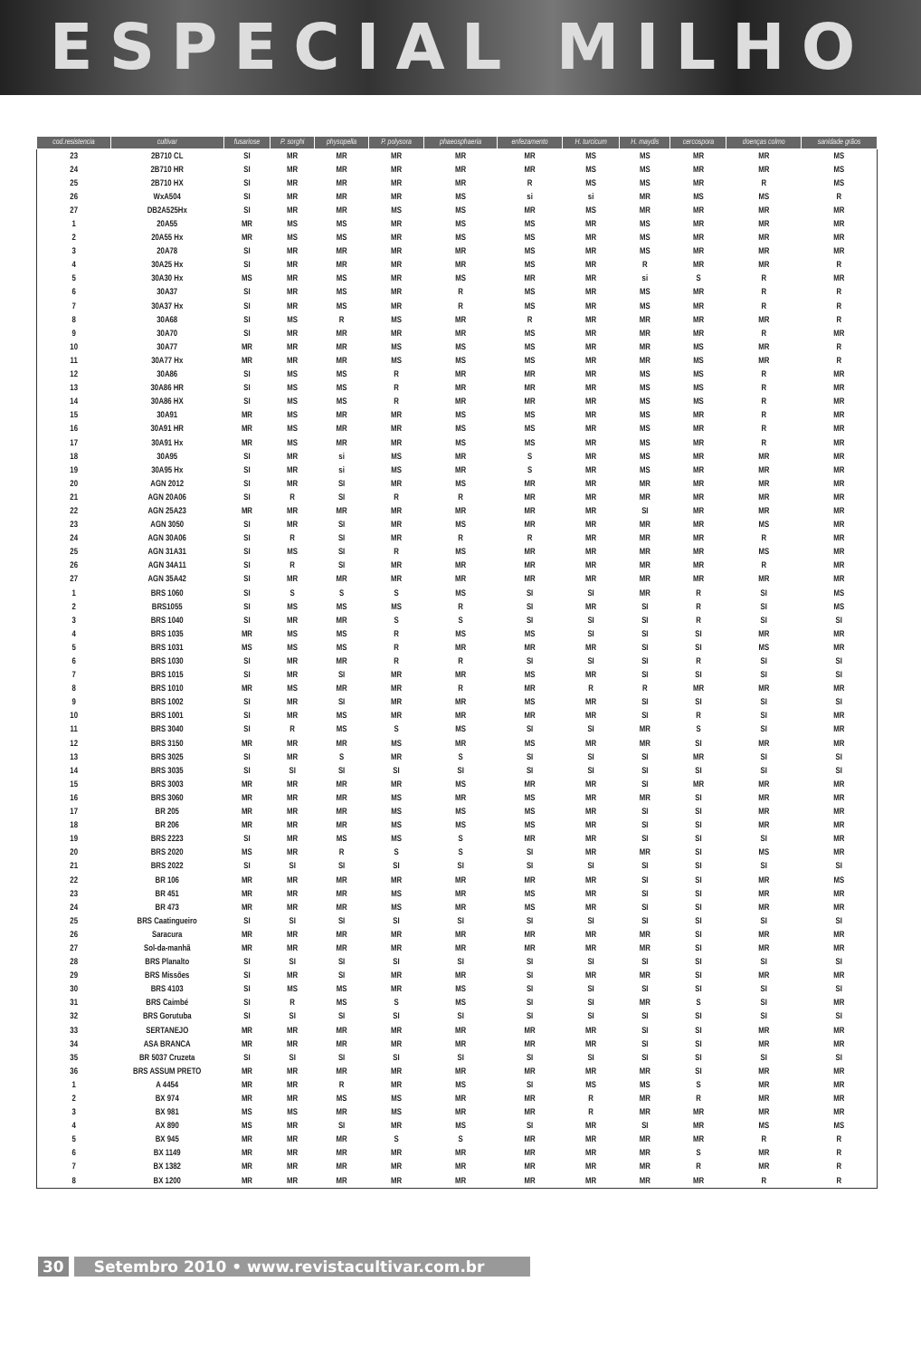ESPECIAL MILHO
| cod.resistencia | cultivar | fusariose | P. sorghi | physopella | P. polysora | phaeosphaeria | enfezamento | H. turcicum | H. maydis | cercospora | doenças colmo | sanidade grãos |
| --- | --- | --- | --- | --- | --- | --- | --- | --- | --- | --- | --- | --- |
| 23 | 2B710 CL | SI | MR | MR | MR | MR | MR | MS | MS | MR | MR | MS |
| 24 | 2B710 HR | SI | MR | MR | MR | MR | MR | MS | MS | MR | MR | MS |
| 25 | 2B710 HX | SI | MR | MR | MR | MR | R | MS | MS | MR | R | MS |
| 26 | WxA504 | SI | MR | MR | MR | MS | si | si | MR | MS | MS | R |
| 27 | DB2A525Hx | SI | MR | MR | MS | MS | MR | MS | MR | MR | MR | MR |
| 1 | 20A55 | MR | MS | MS | MR | MS | MS | MR | MS | MR | MR | MR |
| 2 | 20A55 Hx | MR | MS | MS | MR | MS | MS | MR | MS | MR | MR | MR |
| 3 | 20A78 | SI | MR | MR | MR | MR | MS | MR | MS | MR | MR | MR |
| 4 | 30A25 Hx | SI | MR | MR | MR | MR | MS | MR | R | MR | MR | R |
| 5 | 30A30 Hx | MS | MR | MS | MR | MS | MR | MR | si | S | R | MR |
| 6 | 30A37 | SI | MR | MS | MR | R | MS | MR | MS | MR | R | R |
| 7 | 30A37 Hx | SI | MR | MS | MR | R | MS | MR | MS | MR | R | R |
| 8 | 30A68 | SI | MS | R | MS | MR | R | MR | MR | MR | MR | R |
| 9 | 30A70 | SI | MR | MR | MR | MR | MS | MR | MR | MR | R | MR |
| 10 | 30A77 | MR | MR | MR | MS | MS | MS | MR | MR | MS | MR | R |
| 11 | 30A77 Hx | MR | MR | MR | MS | MS | MS | MR | MR | MS | MR | R |
| 12 | 30A86 | SI | MS | MS | R | MR | MR | MR | MS | MS | R | MR |
| 13 | 30A86 HR | SI | MS | MS | R | MR | MR | MR | MS | MS | R | MR |
| 14 | 30A86 HX | SI | MS | MS | R | MR | MR | MR | MS | MS | R | MR |
| 15 | 30A91 | MR | MS | MR | MR | MS | MS | MR | MS | MR | R | MR |
| 16 | 30A91 HR | MR | MS | MR | MR | MS | MS | MR | MS | MR | R | MR |
| 17 | 30A91 Hx | MR | MS | MR | MR | MS | MS | MR | MS | MR | R | MR |
| 18 | 30A95 | SI | MR | si | MS | MR | S | MR | MS | MR | MR | MR |
| 19 | 30A95 Hx | SI | MR | si | MS | MR | S | MR | MS | MR | MR | MR |
| 20 | AGN 2012 | SI | MR | SI | MR | MS | MR | MR | MR | MR | MR | MR |
| 21 | AGN 20A06 | SI | R | SI | R | R | MR | MR | MR | MR | MR | MR |
| 22 | AGN 25A23 | MR | MR | MR | MR | MR | MR | MR | SI | MR | MR | MR |
| 23 | AGN 3050 | SI | MR | SI | MR | MS | MR | MR | MR | MR | MS | MR |
| 24 | AGN 30A06 | SI | R | SI | MR | R | R | MR | MR | MR | R | MR |
| 25 | AGN 31A31 | SI | MS | SI | R | MS | MR | MR | MR | MR | MS | MR |
| 26 | AGN 34A11 | SI | R | SI | MR | MR | MR | MR | MR | MR | R | MR |
| 27 | AGN 35A42 | SI | MR | MR | MR | MR | MR | MR | MR | MR | MR | MR |
| 1 | BRS 1060 | SI | S | S | S | MS | SI | SI | MR | R | SI | MS |
| 2 | BRS1055 | SI | MS | MS | MS | R | SI | MR | SI | R | SI | MS |
| 3 | BRS 1040 | SI | MR | MR | S | S | SI | SI | SI | R | SI | SI |
| 4 | BRS 1035 | MR | MS | MS | R | MS | MS | SI | SI | SI | MR | MR |
| 5 | BRS 1031 | MS | MS | MS | R | MR | MR | MR | SI | SI | MS | MR |
| 6 | BRS 1030 | SI | MR | MR | R | R | SI | SI | SI | R | SI | SI |
| 7 | BRS 1015 | SI | MR | SI | MR | MR | MS | MR | SI | SI | SI | SI |
| 8 | BRS 1010 | MR | MS | MR | MR | R | MR | R | R | MR | MR | MR |
| 9 | BRS 1002 | SI | MR | SI | MR | MR | MS | MR | SI | SI | SI | SI |
| 10 | BRS 1001 | SI | MR | MS | MR | MR | MR | MR | SI | R | SI | MR |
| 11 | BRS 3040 | SI | R | MS | S | MS | SI | SI | MR | S | SI | MR |
| 12 | BRS 3150 | MR | MR | MR | MS | MR | MS | MR | MR | SI | MR | MR |
| 13 | BRS 3025 | SI | MR | S | MR | S | SI | SI | SI | MR | SI | SI |
| 14 | BRS 3035 | SI | SI | SI | SI | SI | SI | SI | SI | SI | SI | SI |
| 15 | BRS 3003 | MR | MR | MR | MR | MS | MR | MR | SI | MR | MR | MR |
| 16 | BRS 3060 | MR | MR | MR | MS | MR | MS | MR | MR | SI | MR | MR |
| 17 | BR 205 | MR | MR | MR | MS | MS | MS | MR | SI | SI | MR | MR |
| 18 | BR 206 | MR | MR | MR | MS | MS | MS | MR | SI | SI | MR | MR |
| 19 | BRS 2223 | SI | MR | MS | MS | S | MR | MR | SI | SI | SI | MR |
| 20 | BRS 2020 | MS | MR | R | S | S | SI | MR | MR | SI | MS | MR |
| 21 | BRS 2022 | SI | SI | SI | SI | SI | SI | SI | SI | SI | SI | SI |
| 22 | BR 106 | MR | MR | MR | MR | MR | MR | MR | SI | SI | MR | MS |
| 23 | BR 451 | MR | MR | MR | MS | MR | MS | MR | SI | SI | MR | MR |
| 24 | BR 473 | MR | MR | MR | MS | MR | MS | MR | SI | SI | MR | MR |
| 25 | BRS Caatingueiro | SI | SI | SI | SI | SI | SI | SI | SI | SI | SI | SI |
| 26 | Saracura | MR | MR | MR | MR | MR | MR | MR | MR | SI | MR | MR |
| 27 | Sol-da-manhã | MR | MR | MR | MR | MR | MR | MR | MR | SI | MR | MR |
| 28 | BRS Planalto | SI | SI | SI | SI | SI | SI | SI | SI | SI | SI | SI |
| 29 | BRS Missões | SI | MR | SI | MR | MR | SI | MR | MR | SI | MR | MR |
| 30 | BRS 4103 | SI | MS | MS | MR | MS | SI | SI | SI | SI | SI | SI |
| 31 | BRS Caimbé | SI | R | MS | S | MS | SI | SI | MR | S | SI | MR |
| 32 | BRS Gorutuba | SI | SI | SI | SI | SI | SI | SI | SI | SI | SI | SI |
| 33 | SERTANEJO | MR | MR | MR | MR | MR | MR | MR | SI | SI | MR | MR |
| 34 | ASA BRANCA | MR | MR | MR | MR | MR | MR | MR | SI | SI | MR | MR |
| 35 | BR 5037 Cruzeta | SI | SI | SI | SI | SI | SI | SI | SI | SI | SI | SI |
| 36 | BRS ASSUM PRETO | MR | MR | MR | MR | MR | MR | MR | MR | SI | MR | MR |
| 1 | A 4454 | MR | MR | R | MR | MS | SI | MS | MS | S | MR | MR |
| 2 | BX 974 | MR | MR | MS | MS | MR | MR | R | MR | R | MR | MR |
| 3 | BX 981 | MS | MS | MR | MS | MR | MR | R | MR | MR | MR | MR |
| 4 | AX 890 | MS | MR | SI | MR | MS | SI | MR | SI | MR | MS | MS |
| 5 | BX 945 | MR | MR | MR | S | S | MR | MR | MR | MR | R | R |
| 6 | BX 1149 | MR | MR | MR | MR | MR | MR | MR | MR | S | MR | R |
| 7 | BX 1382 | MR | MR | MR | MR | MR | MR | MR | MR | R | MR | R |
| 8 | BX 1200 | MR | MR | MR | MR | MR | MR | MR | MR | MR | R | R |
30 Setembro 2010 • www.revistacultivar.com.br